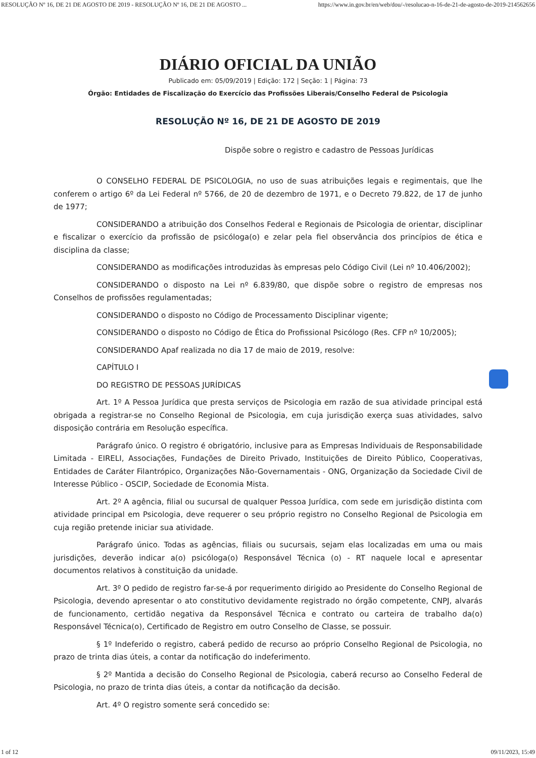RESOLUÇÃO Nº 16, DE 21 DE AGOSTO DE 2019 - RESOLUÇÃO Nº 16, DE 21 DE AGOSTO ... https://www.in.gov.br/en/web/dou/-/resolucao-n-16-de-21-de-agosto-de-2019-214562656
DIÁRIO OFICIAL DA UNIÃO
Publicado em: 05/09/2019 | Edição: 172 | Seção: 1 | Página: 73
Órgão: Entidades de Fiscalização do Exercício das Profissões Liberais/Conselho Federal de Psicologia
RESOLUÇÃO Nº 16, DE 21 DE AGOSTO DE 2019
Dispõe sobre o registro e cadastro de Pessoas Jurídicas
O CONSELHO FEDERAL DE PSICOLOGIA, no uso de suas atribuições legais e regimentais, que lhe conferem o artigo 6º da Lei Federal nº 5766, de 20 de dezembro de 1971, e o Decreto 79.822, de 17 de junho de 1977;
CONSIDERANDO a atribuição dos Conselhos Federal e Regionais de Psicologia de orientar, disciplinar e fiscalizar o exercício da profissão de psicóloga(o) e zelar pela fiel observância dos princípios de ética e disciplina da classe;
CONSIDERANDO as modificações introduzidas às empresas pelo Código Civil (Lei nº 10.406/2002);
CONSIDERANDO o disposto na Lei nº 6.839/80, que dispõe sobre o registro de empresas nos Conselhos de profissões regulamentadas;
CONSIDERANDO o disposto no Código de Processamento Disciplinar vigente;
CONSIDERANDO o disposto no Código de Ética do Profissional Psicólogo (Res. CFP nº 10/2005);
CONSIDERANDO Apaf realizada no dia 17 de maio de 2019, resolve:
CAPÍTULO I
DO REGISTRO DE PESSOAS JURÍDICAS
Art. 1º A Pessoa Jurídica que presta serviços de Psicologia em razão de sua atividade principal está obrigada a registrar-se no Conselho Regional de Psicologia, em cuja jurisdição exerça suas atividades, salvo disposição contrária em Resolução específica.
Parágrafo único. O registro é obrigatório, inclusive para as Empresas Individuais de Responsabilidade Limitada - EIRELI, Associações, Fundações de Direito Privado, Instituições de Direito Público, Cooperativas, Entidades de Caráter Filantrópico, Organizações Não-Governamentais - ONG, Organização da Sociedade Civil de Interesse Público - OSCIP, Sociedade de Economia Mista.
Art. 2º A agência, filial ou sucursal de qualquer Pessoa Jurídica, com sede em jurisdição distinta com atividade principal em Psicologia, deve requerer o seu próprio registro no Conselho Regional de Psicologia em cuja região pretende iniciar sua atividade.
Parágrafo único. Todas as agências, filiais ou sucursais, sejam elas localizadas em uma ou mais jurisdições, deverão indicar a(o) psicóloga(o) Responsável Técnica (o) - RT naquele local e apresentar documentos relativos à constituição da unidade.
Art. 3º O pedido de registro far-se-á por requerimento dirigido ao Presidente do Conselho Regional de Psicologia, devendo apresentar o ato constitutivo devidamente registrado no órgão competente, CNPJ, alvarás de funcionamento, certidão negativa da Responsável Técnica e contrato ou carteira de trabalho da(o) Responsável Técnica(o), Certificado de Registro em outro Conselho de Classe, se possuir.
§ 1º Indeferido o registro, caberá pedido de recurso ao próprio Conselho Regional de Psicologia, no prazo de trinta dias úteis, a contar da notificação do indeferimento.
§ 2º Mantida a decisão do Conselho Regional de Psicologia, caberá recurso ao Conselho Federal de Psicologia, no prazo de trinta dias úteis, a contar da notificação da decisão.
Art. 4º O registro somente será concedido se:
1 of 12 09/11/2023, 15:49